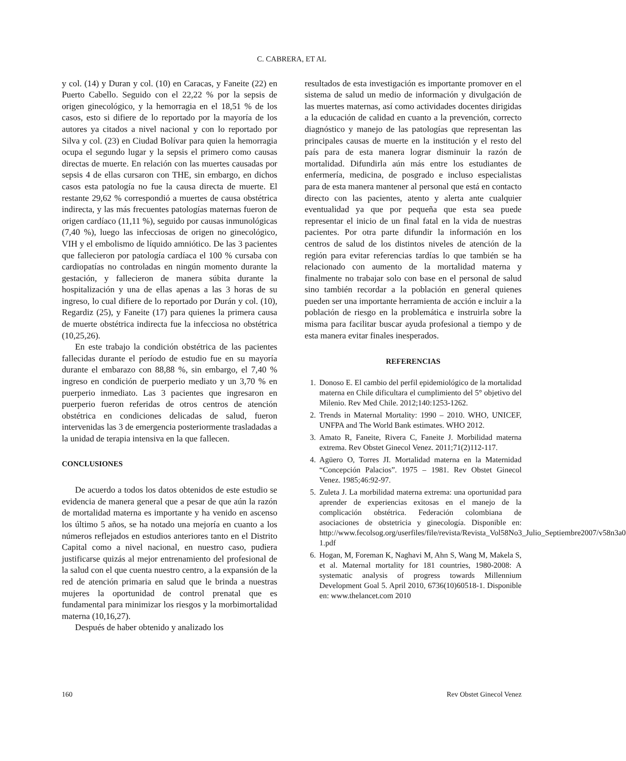C. CABRERA, ET AL
y col. (14) y Duran y col. (10) en Caracas, y Faneite (22) en Puerto Cabello. Seguido con el 22,22 % por la sepsis de origen ginecológico, y la hemorragia en el 18,51 % de los casos, esto si difiere de lo reportado por la mayoría de los autores ya citados a nivel nacional y con lo reportado por Silva y col. (23) en Ciudad Bolívar para quien la hemorragia ocupa el segundo lugar y la sepsis el primero como causas directas de muerte. En relación con las muertes causadas por sepsis 4 de ellas cursaron con THE, sin embargo, en dichos casos esta patología no fue la causa directa de muerte. El restante 29,62 % correspondió a muertes de causa obstétrica indirecta, y las más frecuentes patologías maternas fueron de origen cardíaco (11,11 %), seguido por causas inmunológicas (7,40 %), luego las infecciosas de origen no ginecológico, VIH y el embolismo de líquido amniótico. De las 3 pacientes que fallecieron por patología cardíaca el 100 % cursaba con cardiopatías no controladas en ningún momento durante la gestación, y fallecieron de manera súbita durante la hospitalización y una de ellas apenas a las 3 horas de su ingreso, lo cual difiere de lo reportado por Durán y col. (10), Regardiz (25), y Faneite (17) para quienes la primera causa de muerte obstétrica indirecta fue la infecciosa no obstétrica (10,25,26).
En este trabajo la condición obstétrica de las pacientes fallecidas durante el período de estudio fue en su mayoría durante el embarazo con 88,88 %, sin embargo, el 7,40 % ingreso en condición de puerperio mediato y un 3,70 % en puerperio inmediato. Las 3 pacientes que ingresaron en puerperio fueron referidas de otros centros de atención obstétrica en condiciones delicadas de salud, fueron intervenidas las 3 de emergencia posteriormente trasladadas a la unidad de terapia intensiva en la que fallecen.
CONCLUSIONES
De acuerdo a todos los datos obtenidos de este estudio se evidencia de manera general que a pesar de que aún la razón de mortalidad materna es importante y ha venido en ascenso los último 5 años, se ha notado una mejoría en cuanto a los números reflejados en estudios anteriores tanto en el Distrito Capital como a nivel nacional, en nuestro caso, pudiera justificarse quizás al mejor entrenamiento del profesional de la salud con el que cuenta nuestro centro, a la expansión de la red de atención primaria en salud que le brinda a nuestras mujeres la oportunidad de control prenatal que es fundamental para minimizar los riesgos y la morbimortalidad materna (10,16,27).
Después de haber obtenido y analizado los
resultados de esta investigación es importante promover en el sistema de salud un medio de información y divulgación de las muertes maternas, así como actividades docentes dirigidas a la educación de calidad en cuanto a la prevención, correcto diagnóstico y manejo de las patologías que representan las principales causas de muerte en la institución y el resto del país para de esta manera lograr disminuir la razón de mortalidad. Difundirla aún más entre los estudiantes de enfermería, medicina, de posgrado e incluso especialistas para de esta manera mantener al personal que está en contacto directo con las pacientes, atento y alerta ante cualquier eventualidad ya que por pequeña que esta sea puede representar el inicio de un final fatal en la vida de nuestras pacientes. Por otra parte difundir la información en los centros de salud de los distintos niveles de atención de la región para evitar referencias tardías lo que también se ha relacionado con aumento de la mortalidad materna y finalmente no trabajar solo con base en el personal de salud sino también recordar a la población en general quienes pueden ser una importante herramienta de acción e incluir a la población de riesgo en la problemática e instruirla sobre la misma para facilitar buscar ayuda profesional a tiempo y de esta manera evitar finales inesperados.
REFERENCIAS
1. Donoso E. El cambio del perfil epidemiológico de la mortalidad materna en Chile dificultara el cumplimiento del 5° objetivo del Milenio. Rev Med Chile. 2012;140:1253-1262.
2. Trends in Maternal Mortality: 1990 – 2010. WHO, UNICEF, UNFPA and The World Bank estimates. WHO 2012.
3. Amato R, Faneite, Rivera C, Faneite J. Morbilidad materna extrema. Rev Obstet Ginecol Venez. 2011;71(2)112-117.
4. Agüero O, Torres JI. Mortalidad materna en la Maternidad “Concepción Palacios”. 1975 – 1981. Rev Obstet Ginecol Venez. 1985;46:92-97.
5. Zuleta J. La morbilidad materna extrema: una oportunidad para aprender de experiencias exitosas en el manejo de la complicación obstétrica. Federación colombiana de asociaciones de obstetricia y ginecología. Disponible en: http://www.fecolsog.org/userfiles/file/revista/Revista_Vol58No3_Julio_Septiembre2007/v58n3a0 1.pdf
6. Hogan, M, Foreman K, Naghavi M, Ahn S, Wang M, Makela S, et al. Maternal mortality for 181 countries, 1980-2008: A systematic analysis of progress towards Millennium Development Goal 5. April 2010, 6736(10)60518-1. Disponible en: www.thelancet.com 2010
160 Rev Obstet Ginecol Venez